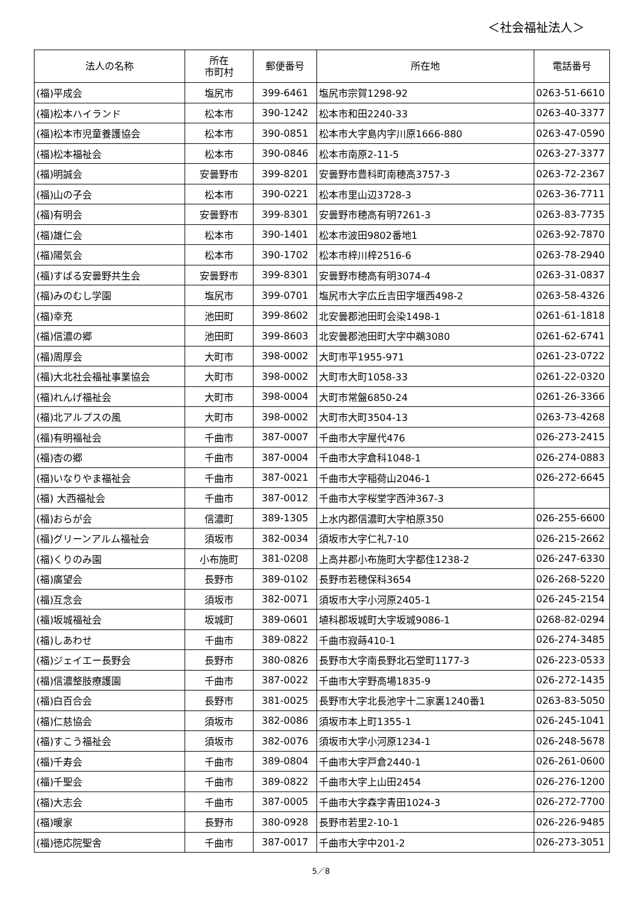＜社会福祉法人＞
| 法人の名称 | 所在 市町村 | 郵便番号 | 所在地 | 電話番号 |
| --- | --- | --- | --- | --- |
| (福)平成会 | 塩尻市 | 399-6461 | 塩尻市宗賀1298-92 | 0263-51-6610 |
| (福)松本ハイランド | 松本市 | 390-1242 | 松本市和田2240-33 | 0263-40-3377 |
| (福)松本市児童養護協会 | 松本市 | 390-0851 | 松本市大字島内字川原1666-880 | 0263-47-0590 |
| (福)松本福祉会 | 松本市 | 390-0846 | 松本市南原2-11-5 | 0263-27-3377 |
| (福)明誠会 | 安曇野市 | 399-8201 | 安曇野市豊科町南穂高3757-3 | 0263-72-2367 |
| (福)山の子会 | 松本市 | 390-0221 | 松本市里山辺3728-3 | 0263-36-7711 |
| (福)有明会 | 安曇野市 | 399-8301 | 安曇野市穂高有明7261-3 | 0263-83-7735 |
| (福)雄仁会 | 松本市 | 390-1401 | 松本市波田9802番地1 | 0263-92-7870 |
| (福)陽気会 | 松本市 | 390-1702 | 松本市梓川梓2516-6 | 0263-78-2940 |
| (福)すばる安曇野共生会 | 安曇野市 | 399-8301 | 安曇野市穂高有明3074-4 | 0263-31-0837 |
| (福)みのむし学園 | 塩尻市 | 399-0701 | 塩尻市大字広丘吉田字堰西498-2 | 0263-58-4326 |
| (福)幸充 | 池田町 | 399-8602 | 北安曇郡池田町会染1498-1 | 0261-61-1818 |
| (福)信濃の郷 | 池田町 | 399-8603 | 北安曇郡池田町大字中鵜3080 | 0261-62-6741 |
| (福)周厚会 | 大町市 | 398-0002 | 大町市平1955-971 | 0261-23-0722 |
| (福)大北社会福祉事業協会 | 大町市 | 398-0002 | 大町市大町1058-33 | 0261-22-0320 |
| (福)れんげ福祉会 | 大町市 | 398-0004 | 大町市常盤6850-24 | 0261-26-3366 |
| (福)北アルプスの風 | 大町市 | 398-0002 | 大町市大町3504-13 | 0263-73-4268 |
| (福)有明福祉会 | 千曲市 | 387-0007 | 千曲市大字屋代476 | 026-273-2415 |
| (福)杏の郷 | 千曲市 | 387-0004 | 千曲市大字倉科1048-1 | 026-274-0883 |
| (福)いなりやま福祉会 | 千曲市 | 387-0021 | 千曲市大字稲荷山2046-1 | 026-272-6645 |
| (福) 大西福祉会 | 千曲市 | 387-0012 | 千曲市大字桜堂字西沖367-3 | |
| (福)おらが会 | 信濃町 | 389-1305 | 上水内郡信濃町大字柏原350 | 026-255-6600 |
| (福)グリーンアルム福祉会 | 須坂市 | 382-0034 | 須坂市大字仁礼7-10 | 026-215-2662 |
| (福)くりのみ園 | 小布施町 | 381-0208 | 上高井郡小布施町大字都住1238-2 | 026-247-6330 |
| (福)廣望会 | 長野市 | 389-0102 | 長野市若穂保科3654 | 026-268-5220 |
| (福)互念会 | 須坂市 | 382-0071 | 須坂市大字小河原2405-1 | 026-245-2154 |
| (福)坂城福祉会 | 坂城町 | 389-0601 | 埴科郡坂城町大字坂城9086-1 | 0268-82-0294 |
| (福)しあわせ | 千曲市 | 389-0822 | 千曲市寂蒔410-1 | 026-274-3485 |
| (福)ジェイエー長野会 | 長野市 | 380-0826 | 長野市大字南長野北石堂町1177-3 | 026-223-0533 |
| (福)信濃整肢療護園 | 千曲市 | 387-0022 | 千曲市大字野高場1835-9 | 026-272-1435 |
| (福)白百合会 | 長野市 | 381-0025 | 長野市大字北長池字十二家裏1240番1 | 0263-83-5050 |
| (福)仁慈協会 | 須坂市 | 382-0086 | 須坂市本上町1355-1 | 026-245-1041 |
| (福)すこう福祉会 | 須坂市 | 382-0076 | 須坂市大字小河原1234-1 | 026-248-5678 |
| (福)千寿会 | 千曲市 | 389-0804 | 千曲市大字戸倉2440-1 | 026-261-0600 |
| (福)千聖会 | 千曲市 | 389-0822 | 千曲市大字上山田2454 | 026-276-1200 |
| (福)大志会 | 千曲市 | 387-0005 | 千曲市大字森字青田1024-3 | 026-272-7700 |
| (福)暖家 | 長野市 | 380-0928 | 長野市若里2-10-1 | 026-226-9485 |
| (福)徳応院聖舎 | 千曲市 | 387-0017 | 千曲市大字中201-2 | 026-273-3051 |
5／8